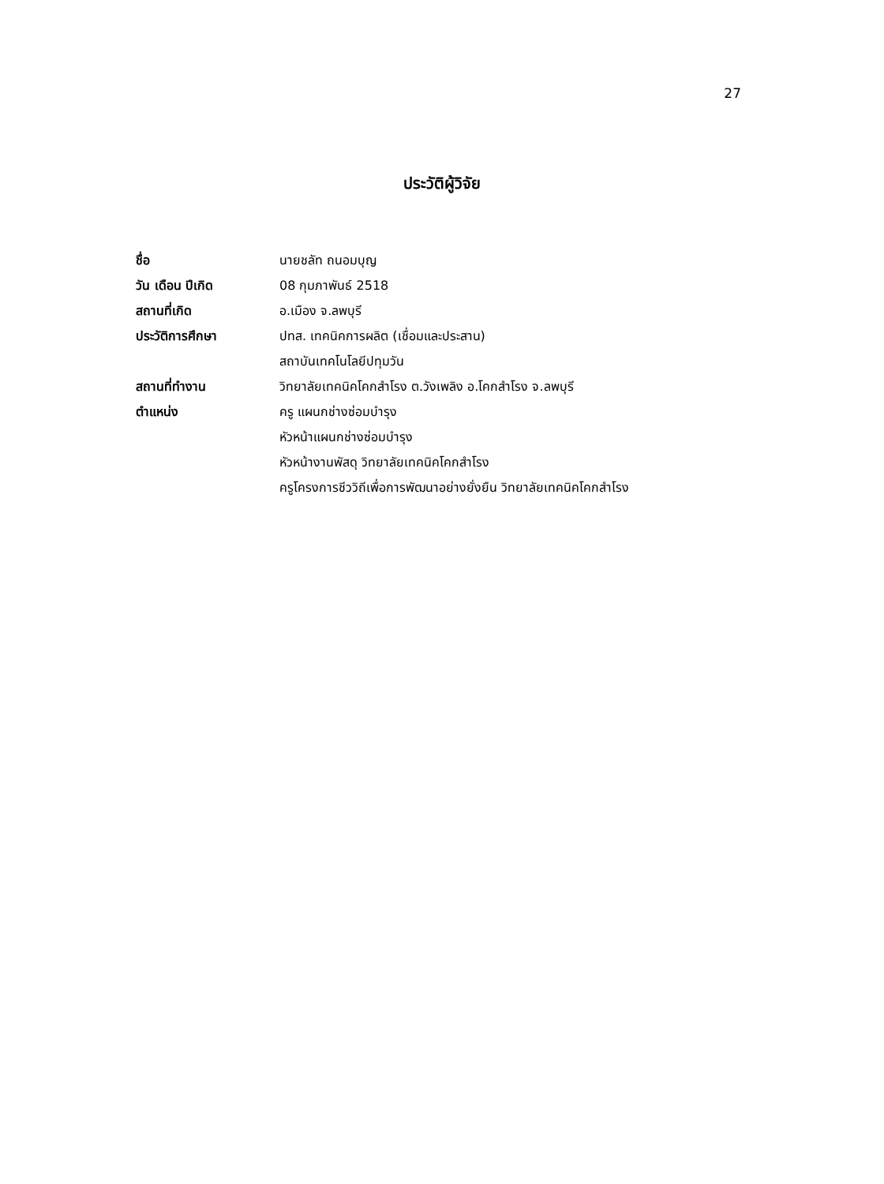27
ประวัติผู้วิจัย
| ชื่อ | นายชลัท ถนอมบุญ |
| วัน เดือน ปีเกิด | 08 กุมภาพันธ์ 2518 |
| สถานที่เกิด | อ.เมือง จ.ลพบุรี |
| ประวัติการศึกษา | ปทส. เทคนิคการผลิต (เชื่อมและประสาน) |
| | สถาบันเทคโนโลยีปทุมวัน |
| สถานที่ทำงาน | วิทยาลัยเทคนิคโคกสำโรง ต.วังเพลิง อ.โคกสำโรง จ.ลพบุรี |
| ตำแหน่ง | ครู แผนกช่างซ่อมบำรุง |
| | หัวหน้าแผนกช่างซ่อมบำรุง |
| | หัวหน้างานพัสดุ วิทยาลัยเทคนิคโคกสำโรง |
| | ครูโครงการชีววิถีเพื่อการพัฒนาอย่างยั่งยืน วิทยาลัยเทคนิคโคกสำโรง |